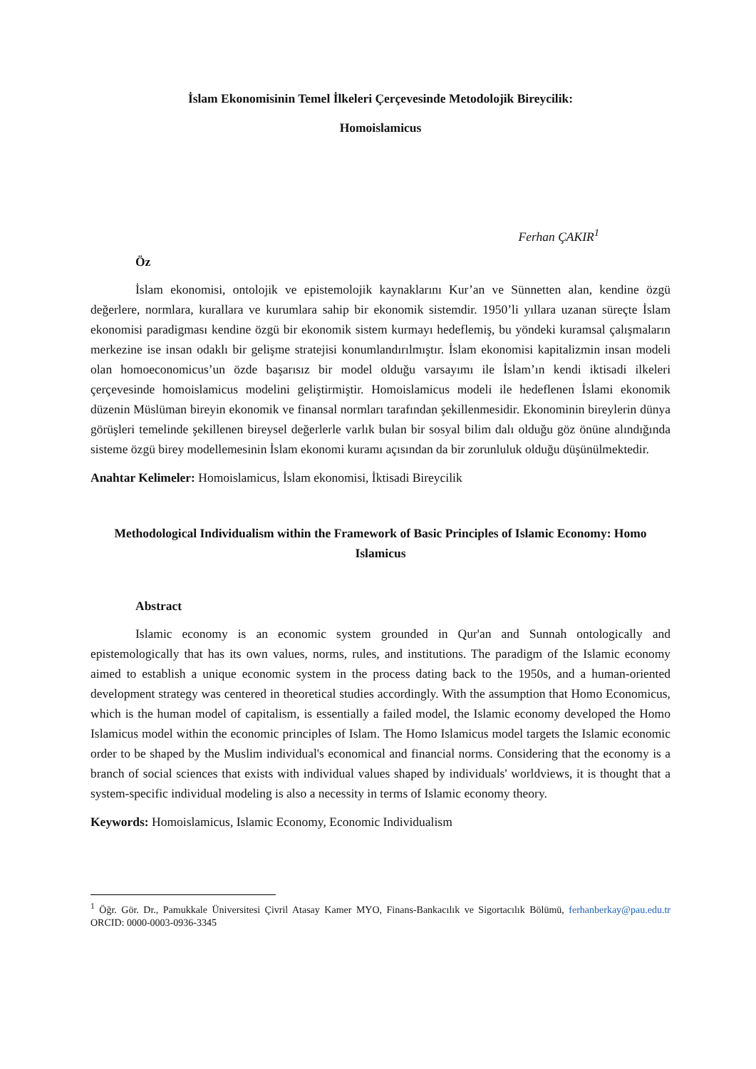İslam Ekonomisinin Temel İlkeleri Çerçevesinde Metodolojik Bireycilik:
Homoislamicus
Ferhan ÇAKIR<sup>1</sup>
Öz
İslam ekonomisi, ontolojik ve epistemolojik kaynaklarını Kur’an ve Sünnetten alan, kendine özgü değerlere, normlara, kurallara ve kurumlara sahip bir ekonomik sistemdir. 1950’li yıllara uzanan süreçte İslam ekonomisi paradigması kendine özgü bir ekonomik sistem kurmayı hedeflemiş, bu yöndeki kuramsal çalışmaların merkezine ise insan odaklı bir gelişme stratejisi konumlandırılmıştır. İslam ekonomisi kapitalizmin insan modeli olan homoeconomicus’un özde başarısız bir model olduğu varsayımı ile İslam’ın kendi iktisadi ilkeleri çerçevesinde homoislamicus modelini geliştirmiştir. Homoislamicus modeli ile hedeflenen İslami ekonomik düzenin Müslüman bireyin ekonomik ve finansal normları tarafından şekillenmesidir. Ekonominin bireylerin dünya görüşleri temelinde şekillenen bireysel değerlerle varlık bulan bir sosyal bilim dalı olduğu göz önüne alındığında sisteme özgü birey modellemesinin İslam ekonomi kuramı açısından da bir zorunluluk olduğu düşünülmektedir.
Anahtar Kelimeler: Homoislamicus, İslam ekonomisi, İktisadi Bireycilik
Methodological Individualism within the Framework of Basic Principles of Islamic Economy: Homo Islamicus
Abstract
Islamic economy is an economic system grounded in Qur'an and Sunnah ontologically and epistemologically that has its own values, norms, rules, and institutions. The paradigm of the Islamic economy aimed to establish a unique economic system in the process dating back to the 1950s, and a human-oriented development strategy was centered in theoretical studies accordingly. With the assumption that Homo Economicus, which is the human model of capitalism, is essentially a failed model, the Islamic economy developed the Homo Islamicus model within the economic principles of Islam. The Homo Islamicus model targets the Islamic economic order to be shaped by the Muslim individual's economical and financial norms. Considering that the economy is a branch of social sciences that exists with individual values shaped by individuals' worldviews, it is thought that a system-specific individual modeling is also a necessity in terms of Islamic economy theory.
Keywords: Homoislamicus, Islamic Economy, Economic Individualism
<sup>1</sup> Öğr. Gör. Dr., Pamukkale Üniversitesi Çivril Atasay Kamer MYO, Finans-Bankacılık ve Sigortacılık Bölümü, ferhanberkay@pau.edu.tr ORCID: 0000-0003-0936-3345